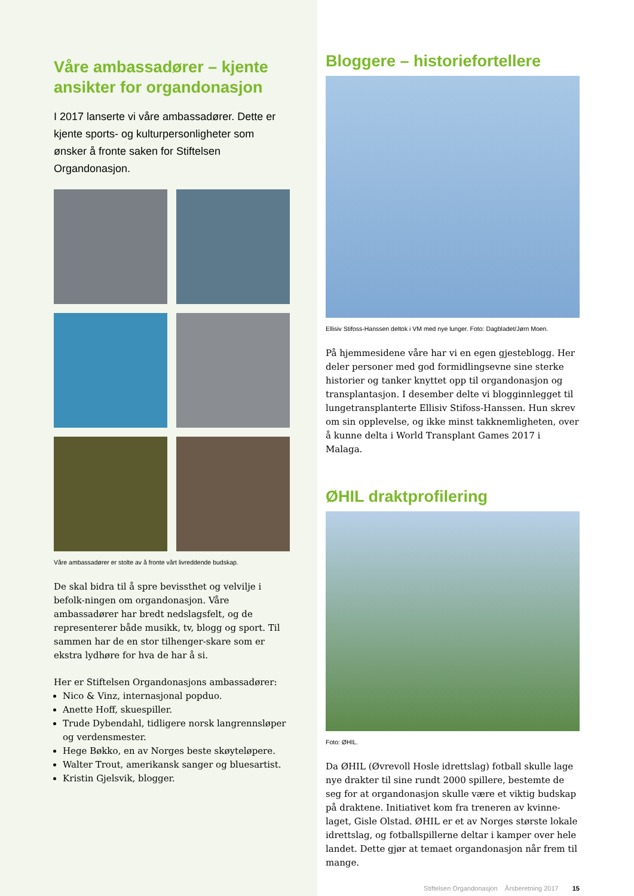Våre ambassadører – kjente ansikter for organdonasjon
I 2017 lanserte vi våre ambassadører. Dette er kjente sports- og kulturpersonligheter som ønsker å fronte saken for Stiftelsen Organdonasjon.
Våre ambassadører er stolte av å fronte vårt livreddende budskap.
De skal bidra til å spre bevissthet og velvilje i befolk-ningen om organdonasjon. Våre ambassadører har bredt nedslagsfelt, og de representerer både musikk, tv, blogg og sport. Til sammen har de en stor tilhenger-skare som er ekstra lydhøre for hva de har å si.
Her er Stiftelsen Organdonasjons ambassadører:
Nico & Vinz, internasjonal popduo.
Anette Hoff, skuespiller.
Trude Dybendahl, tidligere norsk langrennsløper og verdensmester.
Hege Bøkko, en av Norges beste skøyteløpere.
Walter Trout, amerikansk sanger og bluesartist.
Kristin Gjelsvik, blogger.
Bloggere – historiefortellere
Ellisiv Stifoss-Hanssen deltok i VM med nye lunger. Foto: Dagbladet/Jørn Moen.
På hjemmesidene våre har vi en egen gjesteblogg. Her deler personer med god formidlingsevne sine sterke historier og tanker knyttet opp til organdonasjon og transplantasjon. I desember delte vi blogginnlegget til lungetransplanterte Ellisiv Stifoss-Hanssen. Hun skrev om sin opplevelse, og ikke minst takknemligheten, over å kunne delta i World Transplant Games 2017 i Malaga.
ØHIL draktprofilering
Foto: ØHIL.
Da ØHIL (Øvrevoll Hosle idrettslag) fotball skulle lage nye drakter til sine rundt 2000 spillere, bestemte de seg for at organdonasjon skulle være et viktig budskap på draktene. Initiativet kom fra treneren av kvinne-laget, Gisle Olstad. ØHIL er et av Norges største lokale idrettslag, og fotballspillerne deltar i kamper over hele landet. Dette gjør at temaet organdonasjon når frem til mange.
Stiftelsen Organdonasjon Årsberetning 2017 15